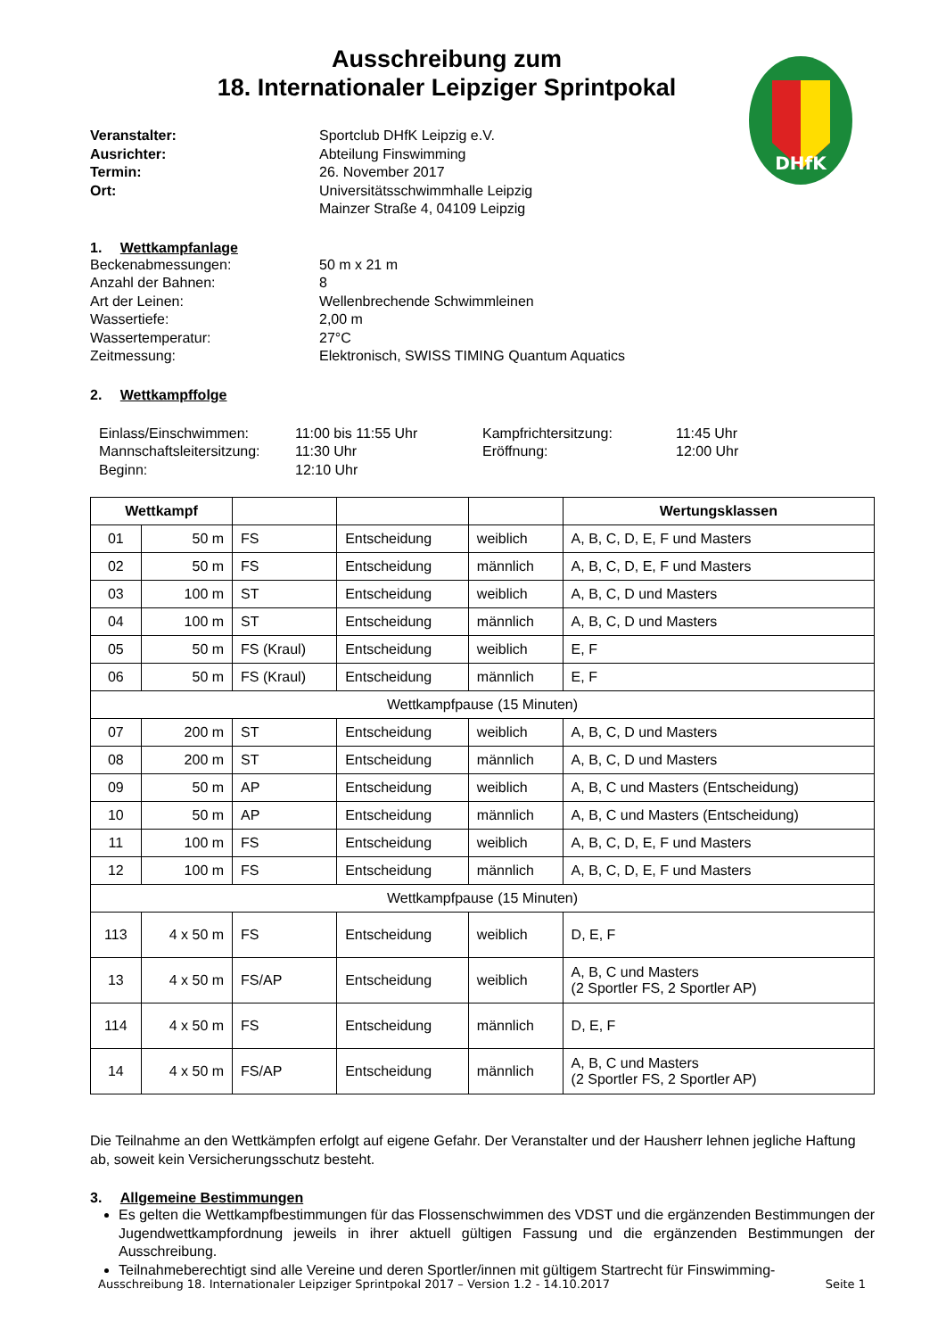DHfK
Ausschreibung zum
18. Internationaler Leipziger Sprintpokal
Veranstalter: Sportclub DHfK Leipzig e.V. Ausrichter: Abteilung Finswimming Termin: 26. November 2017 Ort: Universitätsschwimmhalle Leipzig
Mainzer Straße 4, 04109 Leipzig
1. Wettkampfanlage
Beckenabmessungen: 50 m x 21 m Anzahl der Bahnen: 8 Art der Leinen: Wellenbrechende Schwimmleinen Wassertiefe: 2,00 m Wassertemperatur: 27°C Zeitmessung: Elektronisch, SWISS TIMING Quantum Aquatics
2. Wettkampffolge
Einlass/Einschwimmen: 11:00 bis 11:55 Uhr Kampfrichtersitzung: 11:45 Uhr Mannschaftsleitersitzung: 11:30 Uhr Eröffnung: 12:00 Uhr Beginn: 12:10 Uhr
| Wettkampf | | | | | Wertungsklassen |
| --- | --- | --- | --- | --- | --- |
| 01 | 50 m | FS | Entscheidung | weiblich | A, B, C, D, E, F und Masters |
| 02 | 50 m | FS | Entscheidung | männlich | A, B, C, D, E, F und Masters |
| 03 | 100 m | ST | Entscheidung | weiblich | A, B, C, D und Masters |
| 04 | 100 m | ST | Entscheidung | männlich | A, B, C, D und Masters |
| 05 | 50 m | FS (Kraul) | Entscheidung | weiblich | E, F |
| 06 | 50 m | FS (Kraul) | Entscheidung | männlich | E, F |
| Wettkampfpause (15 Minuten) | | | | | |
| 07 | 200 m | ST | Entscheidung | weiblich | A, B, C, D und Masters |
| 08 | 200 m | ST | Entscheidung | männlich | A, B, C, D und Masters |
| 09 | 50 m | AP | Entscheidung | weiblich | A, B, C und Masters (Entscheidung) |
| 10 | 50 m | AP | Entscheidung | männlich | A, B, C und Masters (Entscheidung) |
| 11 | 100 m | FS | Entscheidung | weiblich | A, B, C, D, E, F und Masters |
| 12 | 100 m | FS | Entscheidung | männlich | A, B, C, D, E, F und Masters |
| Wettkampfpause (15 Minuten) | | | | | |
| 113 | 4 x 50 m | FS | Entscheidung | weiblich | D, E, F |
| 13 | 4 x 50 m | FS/AP | Entscheidung | weiblich | A, B, C und Masters (2 Sportler FS, 2 Sportler AP) |
| 114 | 4 x 50 m | FS | Entscheidung | männlich | D, E, F |
| 14 | 4 x 50 m | FS/AP | Entscheidung | männlich | A, B, C und Masters (2 Sportler FS, 2 Sportler AP) |
Die Teilnahme an den Wettkämpfen erfolgt auf eigene Gefahr. Der Veranstalter und der Hausherr lehnen jegliche Haftung ab, soweit kein Versicherungsschutz besteht.
3. Allgemeine Bestimmungen
Es gelten die Wettkampfbestimmungen für das Flossenschwimmen des VDST und die ergänzenden Bestimmungen der Jugendwettkampfordnung jeweils in ihrer aktuell gültigen Fassung und die ergänzenden Bestimmungen der Ausschreibung.
Teilnahmeberechtigt sind alle Vereine und deren Sportler/innen mit gültigem Startrecht für Finswimming-
Ausschreibung 18. Internationaler Leipziger Sprintpokal 2017 – Version 1.2 - 14.10.2017 Seite 1